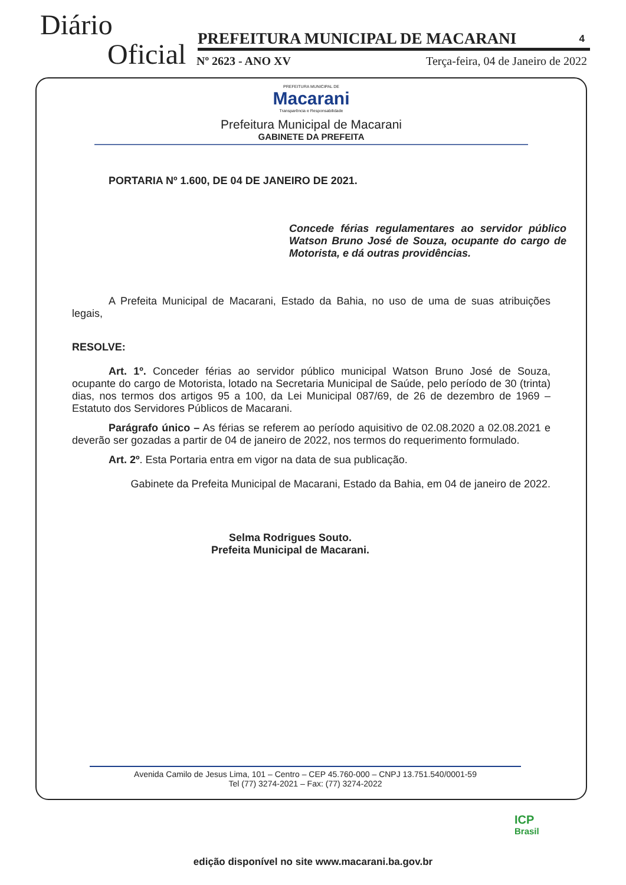Diário
Oficial PREFEITURA MUNICIPAL DE MACARANI 4
Nº 2623 - ANO XV
Terça-feira, 04 de Janeiro de 2022
PREFEITURA MUNICIPAL DE
Macarani
Transparência e Responsabilidade
Prefeitura Municipal de Macarani
GABINETE DA PREFEITA
PORTARIA Nº 1.600, DE 04 DE JANEIRO DE 2021.
Concede férias regulamentares ao servidor público Watson Bruno José de Souza, ocupante do cargo de Motorista, e dá outras providências.
A Prefeita Municipal de Macarani, Estado da Bahia, no uso de uma de suas atribuições legais,
RESOLVE:
Art. 1º. Conceder férias ao servidor público municipal Watson Bruno José de Souza, ocupante do cargo de Motorista, lotado na Secretaria Municipal de Saúde, pelo período de 30 (trinta) dias, nos termos dos artigos 95 a 100, da Lei Municipal 087/69, de 26 de dezembro de 1969 – Estatuto dos Servidores Públicos de Macarani.
Parágrafo único – As férias se referem ao período aquisitivo de 02.08.2020 a 02.08.2021 e deverão ser gozadas a partir de 04 de janeiro de 2022, nos termos do requerimento formulado.
Art. 2º. Esta Portaria entra em vigor na data de sua publicação.
Gabinete da Prefeita Municipal de Macarani, Estado da Bahia, em 04 de janeiro de 2022.
Selma Rodrigues Souto.
Prefeita Municipal de Macarani.
Avenida Camilo de Jesus Lima, 101 – Centro – CEP 45.760-000 – CNPJ 13.751.540/0001-59
Tel (77) 3274-2021 – Fax: (77) 3274-2022
ICP
Brasil
edição disponível no site www.macarani.ba.gov.br